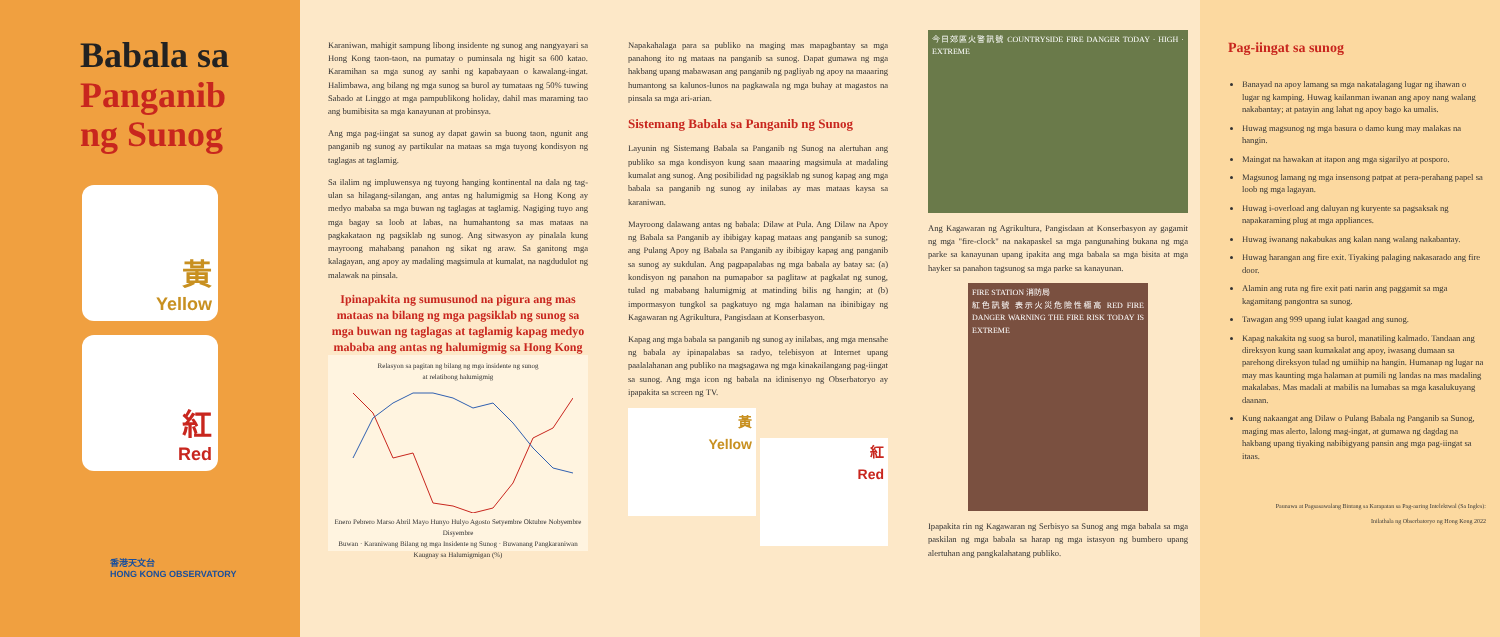Babala sa
Panganib
ng Sunog
黃
Yellow
紅
Red
香港天文台
HONG KONG OBSERVATORY
Karaniwan, mahigit sampung libong insidente ng sunog ang nangyayari sa Hong Kong taon-taon, na pumatay o puminsala ng higit sa 600 katao. Karamihan sa mga sunog ay sanhi ng kapabayaan o kawalang-ingat. Halimbawa, ang bilang ng mga sunog sa burol ay tumataas ng 50% tuwing Sabado at Linggo at mga pampublikong holiday, dahil mas maraming tao ang bumibisita sa mga kanayunan at probinsya.
Ang mga pag-iingat sa sunog ay dapat gawin sa buong taon, ngunit ang panganib ng sunog ay partikular na mataas sa mga tuyong kondisyon ng taglagas at taglamig.
Sa ilalim ng impluwensya ng tuyong hanging kontinental na dala ng tag-ulan sa hilagang-silangan, ang antas ng halumigmig sa Hong Kong ay medyo mababa sa mga buwan ng taglagas at taglamig. Nagiging tuyo ang mga bagay sa loob at labas, na humahantong sa mas mataas na pagkakataon ng pagsiklab ng sunog. Ang sitwasyon ay pinalala kung mayroong mahabang panahon ng sikat ng araw. Sa ganitong mga kalagayan, ang apoy ay madaling magsimula at kumalat, na nagdudulot ng malawak na pinsala.
Ipinapakita ng sumusunod na pigura ang mas mataas na bilang ng mga pagsiklab ng sunog sa mga buwan ng taglagas at taglamig kapag medyo mababa ang antas ng halumigmig sa Hong Kong
Relasyon sa pagitan ng bilang ng mga insidente ng sunog
at relatibong halumigmig
Enero Pebrero Marso Abril Mayo Hunyo Hulyo Agosto Setyembre Oktubre Nobyembre Disyembre
Buwan · Karaniwang Bilang ng mga Insidente ng Sunog · Buwanang Pangkaraniwan Kaugnay sa Halumigmigan (%)
Napakahalaga para sa publiko na maging mas mapagbantay sa mga panahong ito ng mataas na panganib sa sunog. Dapat gumawa ng mga hakbang upang mabawasan ang panganib ng pagliyab ng apoy na maaaring humantong sa kalunos-lunos na pagkawala ng mga buhay at magastos na pinsala sa mga ari-arian.
Sistemang Babala sa Panganib ng Sunog
Layunin ng Sistemang Babala sa Panganib ng Sunog na alertuhan ang publiko sa mga kondisyon kung saan maaaring magsimula at madaling kumalat ang sunog. Ang posibilidad ng pagsiklab ng sunog kapag ang mga babala sa panganib ng sunog ay inilabas ay mas mataas kaysa sa karaniwan.
Mayroong dalawang antas ng babala: Dilaw at Pula. Ang Dilaw na Apoy ng Babala sa Panganib ay ibibigay kapag mataas ang panganib sa sunog; ang Pulang Apoy ng Babala sa Panganib ay ibibigay kapag ang panganib sa sunog ay sukdulan. Ang pagpapalabas ng mga babala ay batay sa: (a) kondisyon ng panahon na pumapabor sa paglitaw at pagkalat ng sunog, tulad ng mababang halumigmig at matinding bilis ng hangin; at (b) impormasyon tungkol sa pagkatuyo ng mga halaman na ibinibigay ng Kagawaran ng Agrikultura, Pangisdaan at Konserbasyon.
Kapag ang mga babala sa panganib ng sunog ay inilabas, ang mga mensahe ng babala ay ipinapalabas sa radyo, telebisyon at Internet upang paalalahanan ang publiko na magsagawa ng mga kinakailangang pag-iingat sa sunog. Ang mga icon ng babala na idinisenyo ng Obserbatoryo ay ipapakita sa screen ng TV.
黃
Yellow
紅
Red
今日郊區火警訊號 COUNTRYSIDE FIRE DANGER TODAY · HIGH · EXTREME
Ang Kagawaran ng Agrikultura, Pangisdaan at Konserbasyon ay gagamit ng mga "fire-clock" na nakapaskel sa mga pangunahing bukana ng mga parke sa kanayunan upang ipakita ang mga babala sa mga bisita at mga hayker sa panahon tagsunog sa mga parke sa kanayunan.
FIRE STATION 消防局
紅色訊號 表示火災危險性極高 RED FIRE DANGER WARNING THE FIRE RISK TODAY IS EXTREME
Ipapakita rin ng Kagawaran ng Serbisyo sa Sunog ang mga babala sa mga paskilan ng mga babala sa harap ng mga istasyon ng bumbero upang alertuhan ang pangkalahatang publiko.
Pag-iingat sa sunog
Banayad na apoy lamang sa mga nakatalagang lugar ng ihawan o lugar ng kamping. Huwag kailanman iwanan ang apoy nang walang nakabantay; at patayin ang lahat ng apoy bago ka umalis.
Huwag magsunog ng mga basura o damo kung may malakas na hangin.
Maingat na hawakan at itapon ang mga sigarilyo at posporo.
Magsunog lamang ng mga insensong patpat at pera-perahang papel sa loob ng mga lagayan.
Huwag i-overload ang daluyan ng kuryente sa pagsaksak ng napakaraming plug at mga appliances.
Huwag iwanang nakabukas ang kalan nang walang nakabantay.
Huwag harangan ang fire exit. Tiyaking palaging nakasarado ang fire door.
Alamin ang ruta ng fire exit pati narin ang paggamit sa mga kagamitang pangontra sa sunog.
Tawagan ang 999 upang iulat kaagad ang sunog.
Kapag nakakita ng suog sa burol, manatiling kalmado. Tandaan ang direksyon kung saan kumakalat ang apoy, iwasang dumaan sa parehong direksyon tulad ng umiihip na hangin. Humanap ng lugar na may mas kaunting mga halaman at pumili ng landas na mas madaling makalabas. Mas madali at mabilis na lumabas sa mga kasalukuyang daanan.
Kung nakaangat ang Dilaw o Pulang Babala ng Panganib sa Sunog, maging mas alerto, lalong mag-ingat, at gumawa ng dagdag na hakbang upang tiyaking nabibigyang pansin ang mga pag-iingat sa itaas.
Paunawa at Pagsasawalang Bintang sa Karapatan sa Pag-aaring Intelektwal (Sa Ingles):
Inilathala ng Obserbatoryo ng Hong Kong 2022